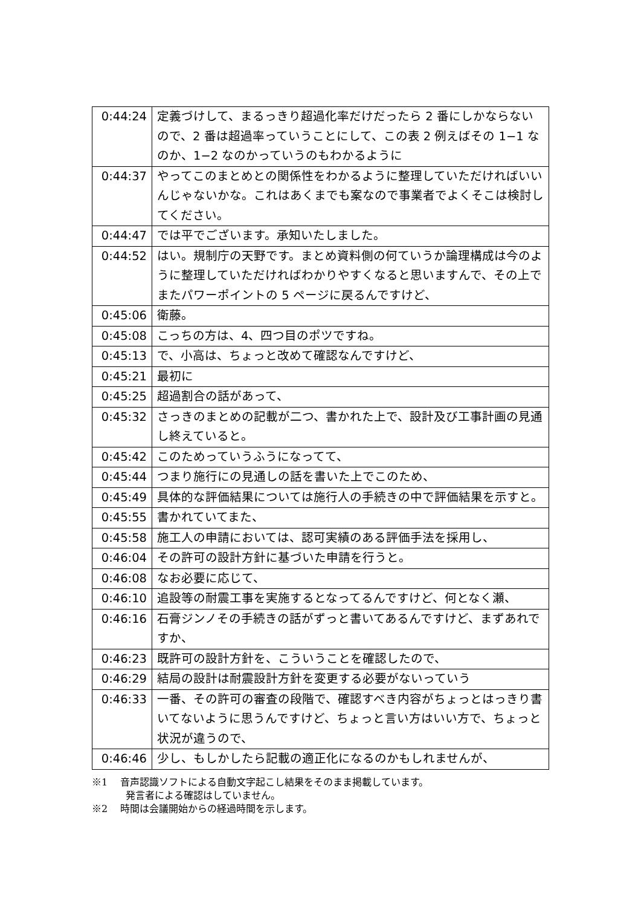| 0:44:24 | 定義づけして、まるっきり超過化率だけだったら 2 番にしかならないので、2 番は超過率っていうことにして、この表 2 例えばその 1−1 なのか、1−2 なのかっていうのもわかるように |
| 0:44:37 | やってこのまとめとの関係性をわかるように整理していただければいいんじゃないかな。これはあくまでも案なので事業者でよくそこは検討してください。 |
| 0:44:47 | では平でございます。承知いたしました。 |
| 0:44:52 | はい。規制庁の天野です。まとめ資料側の何ていうか論理構成は今のように整理していただければわかりやすくなると思いますんで、その上でまたパワーポイントの 5 ページに戻るんですけど、 |
| 0:45:06 | 衛藤。 |
| 0:45:08 | こっちの方は、4、四つ目のポツですね。 |
| 0:45:13 | で、小高は、ちょっと改めて確認なんですけど、 |
| 0:45:21 | 最初に |
| 0:45:25 | 超過割合の話があって、 |
| 0:45:32 | さっきのまとめの記載が二つ、書かれた上で、設計及び工事計画の見通し終えていると。 |
| 0:45:42 | このためっていうふうになってて、 |
| 0:45:44 | つまり施行にの見通しの話を書いた上でこのため、 |
| 0:45:49 | 具体的な評価結果については施行人の手続きの中で評価結果を示すと。 |
| 0:45:55 | 書かれていてまた、 |
| 0:45:58 | 施工人の申請においては、認可実績のある評価手法を採用し、 |
| 0:46:04 | その許可の設計方針に基づいた申請を行うと。 |
| 0:46:08 | なお必要に応じて、 |
| 0:46:10 | 追設等の耐震工事を実施するとなってるんですけど、何となく瀬、 |
| 0:46:16 | 石膏ジンノその手続きの話がずっと書いてあるんですけど、まずあれですか、 |
| 0:46:23 | 既許可の設計方針を、こういうことを確認したので、 |
| 0:46:29 | 結局の設計は耐震設計方針を変更する必要がないっていう |
| 0:46:33 | 一番、その許可の審査の段階で、確認すべき内容がちょっとはっきり書いてないように思うんですけど、ちょっと言い方はいい方で、ちょっと状況が違うので、 |
| 0:46:46 | 少し、もしかしたら記載の適正化になるのかもしれませんが、 |
※1　 音声認識ソフトによる自動文字起こし結果をそのまま掲載しています。
発言者による確認はしていません。
※2　 時間は会議開始からの経過時間を示します。